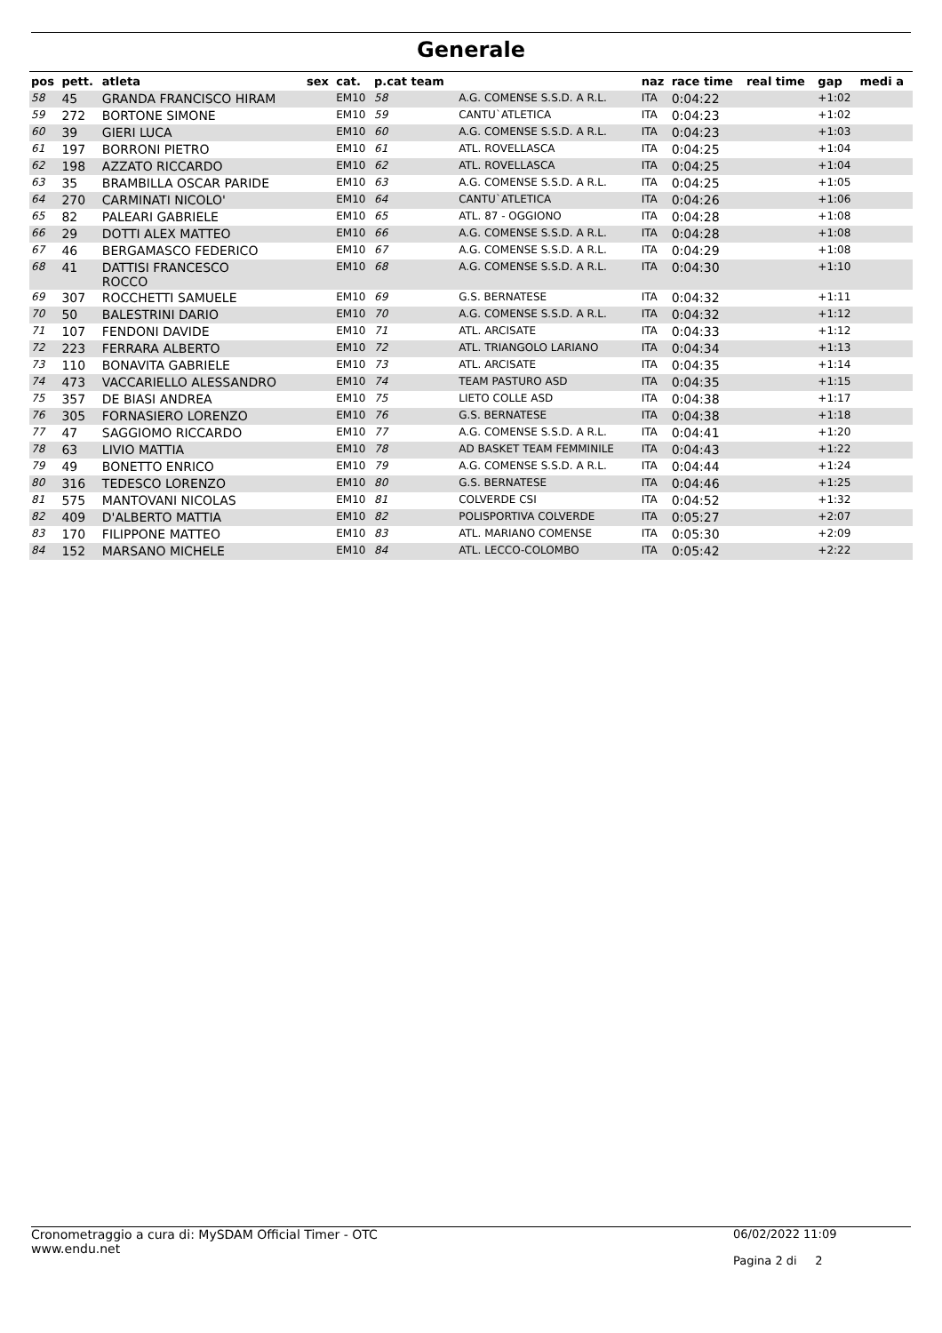Generale
| pos | pett. | atleta | sex | cat. | p.cat team | | naz | race time | real time | gap | medi a |
| --- | --- | --- | --- | --- | --- | --- | --- | --- | --- | --- | --- |
| 58 | 45 | GRANDA FRANCISCO HIRAM | | EM10 | 58 | A.G. COMENSE S.S.D. A R.L. | ITA | 0:04:22 | | +1:02 | |
| 59 | 272 | BORTONE SIMONE | | EM10 | 59 | CANTU`ATLETICA | ITA | 0:04:23 | | +1:02 | |
| 60 | 39 | GIERI LUCA | | EM10 | 60 | A.G. COMENSE S.S.D. A R.L. | ITA | 0:04:23 | | +1:03 | |
| 61 | 197 | BORRONI PIETRO | | EM10 | 61 | ATL. ROVELLASCA | ITA | 0:04:25 | | +1:04 | |
| 62 | 198 | AZZATO RICCARDO | | EM10 | 62 | ATL. ROVELLASCA | ITA | 0:04:25 | | +1:04 | |
| 63 | 35 | BRAMBILLA OSCAR PARIDE | | EM10 | 63 | A.G. COMENSE S.S.D. A R.L. | ITA | 0:04:25 | | +1:05 | |
| 64 | 270 | CARMINATI NICOLO' | | EM10 | 64 | CANTU`ATLETICA | ITA | 0:04:26 | | +1:06 | |
| 65 | 82 | PALEARI GABRIELE | | EM10 | 65 | ATL. 87 - OGGIONO | ITA | 0:04:28 | | +1:08 | |
| 66 | 29 | DOTTI ALEX MATTEO | | EM10 | 66 | A.G. COMENSE S.S.D. A R.L. | ITA | 0:04:28 | | +1:08 | |
| 67 | 46 | BERGAMASCO FEDERICO | | EM10 | 67 | A.G. COMENSE S.S.D. A R.L. | ITA | 0:04:29 | | +1:08 | |
| 68 | 41 | DATTISI FRANCESCO ROCCO | | EM10 | 68 | A.G. COMENSE S.S.D. A R.L. | ITA | 0:04:30 | | +1:10 | |
| 69 | 307 | ROCCHETTI SAMUELE | | EM10 | 69 | G.S. BERNATESE | ITA | 0:04:32 | | +1:11 | |
| 70 | 50 | BALESTRINI DARIO | | EM10 | 70 | A.G. COMENSE S.S.D. A R.L. | ITA | 0:04:32 | | +1:12 | |
| 71 | 107 | FENDONI DAVIDE | | EM10 | 71 | ATL. ARCISATE | ITA | 0:04:33 | | +1:12 | |
| 72 | 223 | FERRARA ALBERTO | | EM10 | 72 | ATL. TRIANGOLO LARIANO | ITA | 0:04:34 | | +1:13 | |
| 73 | 110 | BONAVITA GABRIELE | | EM10 | 73 | ATL. ARCISATE | ITA | 0:04:35 | | +1:14 | |
| 74 | 473 | VACCARIELLO ALESSANDRO | | EM10 | 74 | TEAM PASTURO ASD | ITA | 0:04:35 | | +1:15 | |
| 75 | 357 | DE BIASI ANDREA | | EM10 | 75 | LIETO COLLE ASD | ITA | 0:04:38 | | +1:17 | |
| 76 | 305 | FORNASIERO LORENZO | | EM10 | 76 | G.S. BERNATESE | ITA | 0:04:38 | | +1:18 | |
| 77 | 47 | SAGGIOMO RICCARDO | | EM10 | 77 | A.G. COMENSE S.S.D. A R.L. | ITA | 0:04:41 | | +1:20 | |
| 78 | 63 | LIVIO MATTIA | | EM10 | 78 | AD BASKET TEAM FEMMINILE | ITA | 0:04:43 | | +1:22 | |
| 79 | 49 | BONETTO ENRICO | | EM10 | 79 | A.G. COMENSE S.S.D. A R.L. | ITA | 0:04:44 | | +1:24 | |
| 80 | 316 | TEDESCO LORENZO | | EM10 | 80 | G.S. BERNATESE | ITA | 0:04:46 | | +1:25 | |
| 81 | 575 | MANTOVANI NICOLAS | | EM10 | 81 | COLVERDE CSI | ITA | 0:04:52 | | +1:32 | |
| 82 | 409 | D'ALBERTO MATTIA | | EM10 | 82 | POLISPORTIVA COLVERDE | ITA | 0:05:27 | | +2:07 | |
| 83 | 170 | FILIPPONE MATTEO | | EM10 | 83 | ATL. MARIANO COMENSE | ITA | 0:05:30 | | +2:09 | |
| 84 | 152 | MARSANO MICHELE | | EM10 | 84 | ATL. LECCO-COLOMBO | ITA | 0:05:42 | | +2:22 | |
Cronometraggio a cura di: MySDAM Official Timer - OTC
www.endu.net
06/02/2022 11:09
Pagina 2 di 2